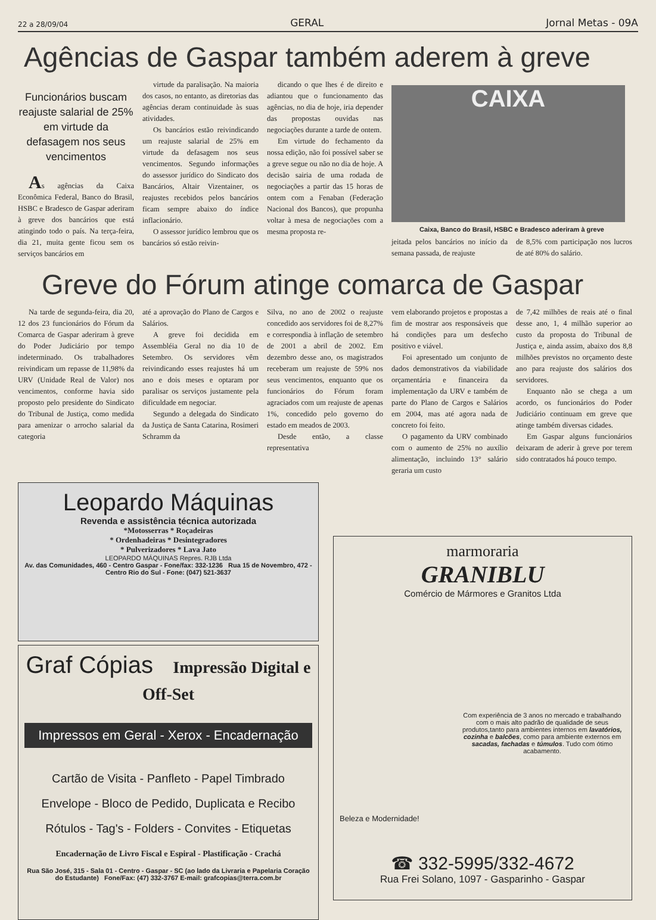22 a 28/09/04 GERAL Jornal Metas - 09A
Agências de Gaspar também aderem à greve
Funcionários buscam reajuste salarial de 25% em virtude da defasagem nos seus vencimentos
As agências da Caixa Econômica Federal, Banco do Brasil, HSBC e Bradesco de Gaspar aderiram à greve dos bancários que está atingindo todo o país. Na terça-feira, dia 21, muita gente ficou sem os serviços bancários em
virtude da paralisação. Na maioria dos casos, no entanto, as diretorias das agências deram continuidade às suas atividades.
Os bancários estão reivindicando um reajuste salarial de 25% em virtude da defasagem nos seus vencimentos. Segundo informações do assessor jurídico do Sindicato dos Bancários, Altair Vizentainer, os reajustes recebidos pelos bancários ficam sempre abaixo do índice inflacionário.
O assessor jurídico lembrou que os bancários só estão reivin-
dicando o que lhes é de direito e adiantou que o funcionamento das agências, no dia de hoje, iria depender das propostas ouvidas nas negociações durante a tarde de ontem.
Em virtude do fechamento da nossa edição, não foi possível saber se a greve segue ou não no dia de hoje. A decisão sairia de uma rodada de negociações a partir das 15 horas de ontem com a Fenaban (Federação Nacional dos Bancos), que propunha voltar à mesa de negociações com a mesma proposta re-
CAIXA
Caixa, Banco do Brasil, HSBC e Bradesco aderiram à greve
jeitada pelos bancários no início da semana passada, de reajuste
de 8,5% com participação nos lucros de até 80% do salário.
Greve do Fórum atinge comarca de Gaspar
Na tarde de segunda-feira, dia 20, 12 dos 23 funcionários do Fórum da Comarca de Gaspar aderiram à greve do Poder Judiciário por tempo indeterminado. Os trabalhadores reivindicam um repasse de 11,98% da URV (Unidade Real de Valor) nos vencimentos, conforme havia sido proposto pelo presidente do Sindicato do Tribunal de Justiça, como medida para amenizar o arrocho salarial da categoria
até a aprovação do Plano de Cargos e Salários.
A greve foi decidida em Assembléia Geral no dia 10 de Setembro. Os servidores vêm reivindicando esses reajustes há um ano e dois meses e optaram por paralisar os serviços justamente pela dificuldade em negociar.
Segundo a delegada do Sindicato da Justiça de Santa Catarina, Rosimeri Schramm da
Silva, no ano de 2002 o reajuste concedido aos servidores foi de 8,27% e correspondia à inflação de setembro de 2001 a abril de 2002. Em dezembro desse ano, os magistrados receberam um reajuste de 59% nos seus vencimentos, enquanto que os funcionários do Fórum foram agraciados com um reajuste de apenas 1%, concedido pelo governo do estado em meados de 2003.
Desde então, a classe representativa
vem elaborando projetos e propostas a fim de mostrar aos responsáveis que há condições para um desfecho positivo e viável.
Foi apresentado um conjunto de dados demonstrativos da viabilidade orçamentária e financeira da implementação da URV e também de parte do Plano de Cargos e Salários em 2004, mas até agora nada de concreto foi feito.
O pagamento da URV combinado com o aumento de 25% no auxílio alimentação, incluindo 13° salário geraria um custo
de 7,42 milhões de reais até o final desse ano, 1, 4 milhão superior ao custo da proposta do Tribunal de Justiça e, ainda assim, abaixo dos 8,8 milhões previstos no orçamento deste ano para reajuste dos salários dos servidores.
Enquanto não se chega a um acordo, os funcionários do Poder Judiciário continuam em greve que atinge também diversas cidades.
Em Gaspar alguns funcionários deixaram de aderir à greve por terem sido contratados há pouco tempo.
Leopardo Máquinas
Revenda e assistência técnica autorizada
*Motosserras * Roçadeiras
* Ordenhadeiras * Desintegradores
* Pulverizadores * Lava Jato
LEOPARDO MÁQUINAS Repres. RJB Ltda
Av. das Comunidades, 460 - Centro Gaspar - Fone/fax: 332-1236 Rua 15 de Novembro, 472 - Centro Rio do Sul - Fone: (047) 521-3637
Graf Cópias Impressão Digital e Off-Set
Impressos em Geral - Xerox - Encadernação
Cartão de Visita - Panfleto - Papel Timbrado
Envelope - Bloco de Pedido, Duplicata e Recibo
Rótulos - Tag's - Folders - Convites - Etiquetas
Encadernação de Livro Fiscal e Espiral - Plastificação - Crachá
Rua São José, 315 - Sala 01 - Centro - Gaspar - SC (ao lado da Livraria e Papelaria Coração do Estudante) Fone/Fax: (47) 332-3767 E-mail: grafcopias@terra.com.br
marmoraria
GRANIBLU
Comércio de Mármores e Granitos Ltda
Com experiência de 3 anos no mercado e trabalhando com o mais alto padrão de qualidade de seus produtos,tanto para ambientes internos em lavatórios, cozinha e balcões, como para ambiente externos em sacadas, fachadas e túmulos. Tudo com ótimo acabamento.
Beleza e Modernidade!
☎ 332-5995/332-4672
Rua Frei Solano, 1097 - Gasparinho - Gaspar